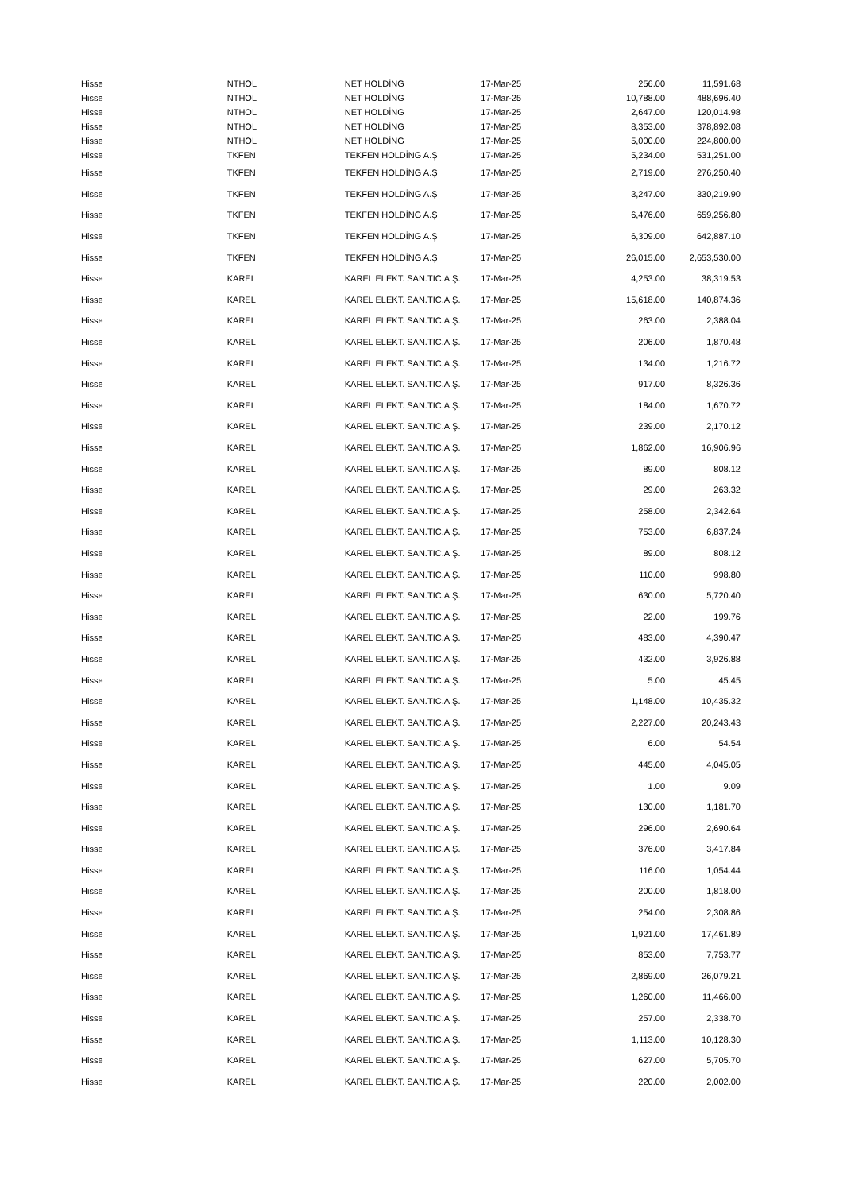| Hisse | NTHOL | NET HOLDİNG | 17-Mar-25 | 256.00 | 11,591.68 |
| Hisse | NTHOL | NET HOLDİNG | 17-Mar-25 | 10,788.00 | 488,696.40 |
| Hisse | NTHOL | NET HOLDİNG | 17-Mar-25 | 2,647.00 | 120,014.98 |
| Hisse | NTHOL | NET HOLDİNG | 17-Mar-25 | 8,353.00 | 378,892.08 |
| Hisse | NTHOL | NET HOLDİNG | 17-Mar-25 | 5,000.00 | 224,800.00 |
| Hisse | TKFEN | TEKFEN HOLDİNG A.Ş | 17-Mar-25 | 5,234.00 | 531,251.00 |
| Hisse | TKFEN | TEKFEN HOLDİNG A.Ş | 17-Mar-25 | 2,719.00 | 276,250.40 |
| Hisse | TKFEN | TEKFEN HOLDİNG A.Ş | 17-Mar-25 | 3,247.00 | 330,219.90 |
| Hisse | TKFEN | TEKFEN HOLDİNG A.Ş | 17-Mar-25 | 6,476.00 | 659,256.80 |
| Hisse | TKFEN | TEKFEN HOLDİNG A.Ş | 17-Mar-25 | 6,309.00 | 642,887.10 |
| Hisse | TKFEN | TEKFEN HOLDİNG A.Ş | 17-Mar-25 | 26,015.00 | 2,653,530.00 |
| Hisse | KAREL | KAREL ELEKT. SAN.TIC.A.Ş. | 17-Mar-25 | 4,253.00 | 38,319.53 |
| Hisse | KAREL | KAREL ELEKT. SAN.TIC.A.Ş. | 17-Mar-25 | 15,618.00 | 140,874.36 |
| Hisse | KAREL | KAREL ELEKT. SAN.TIC.A.Ş. | 17-Mar-25 | 263.00 | 2,388.04 |
| Hisse | KAREL | KAREL ELEKT. SAN.TIC.A.Ş. | 17-Mar-25 | 206.00 | 1,870.48 |
| Hisse | KAREL | KAREL ELEKT. SAN.TIC.A.Ş. | 17-Mar-25 | 134.00 | 1,216.72 |
| Hisse | KAREL | KAREL ELEKT. SAN.TIC.A.Ş. | 17-Mar-25 | 917.00 | 8,326.36 |
| Hisse | KAREL | KAREL ELEKT. SAN.TIC.A.Ş. | 17-Mar-25 | 184.00 | 1,670.72 |
| Hisse | KAREL | KAREL ELEKT. SAN.TIC.A.Ş. | 17-Mar-25 | 239.00 | 2,170.12 |
| Hisse | KAREL | KAREL ELEKT. SAN.TIC.A.Ş. | 17-Mar-25 | 1,862.00 | 16,906.96 |
| Hisse | KAREL | KAREL ELEKT. SAN.TIC.A.Ş. | 17-Mar-25 | 89.00 | 808.12 |
| Hisse | KAREL | KAREL ELEKT. SAN.TIC.A.Ş. | 17-Mar-25 | 29.00 | 263.32 |
| Hisse | KAREL | KAREL ELEKT. SAN.TIC.A.Ş. | 17-Mar-25 | 258.00 | 2,342.64 |
| Hisse | KAREL | KAREL ELEKT. SAN.TIC.A.Ş. | 17-Mar-25 | 753.00 | 6,837.24 |
| Hisse | KAREL | KAREL ELEKT. SAN.TIC.A.Ş. | 17-Mar-25 | 89.00 | 808.12 |
| Hisse | KAREL | KAREL ELEKT. SAN.TIC.A.Ş. | 17-Mar-25 | 110.00 | 998.80 |
| Hisse | KAREL | KAREL ELEKT. SAN.TIC.A.Ş. | 17-Mar-25 | 630.00 | 5,720.40 |
| Hisse | KAREL | KAREL ELEKT. SAN.TIC.A.Ş. | 17-Mar-25 | 22.00 | 199.76 |
| Hisse | KAREL | KAREL ELEKT. SAN.TIC.A.Ş. | 17-Mar-25 | 483.00 | 4,390.47 |
| Hisse | KAREL | KAREL ELEKT. SAN.TIC.A.Ş. | 17-Mar-25 | 432.00 | 3,926.88 |
| Hisse | KAREL | KAREL ELEKT. SAN.TIC.A.Ş. | 17-Mar-25 | 5.00 | 45.45 |
| Hisse | KAREL | KAREL ELEKT. SAN.TIC.A.Ş. | 17-Mar-25 | 1,148.00 | 10,435.32 |
| Hisse | KAREL | KAREL ELEKT. SAN.TIC.A.Ş. | 17-Mar-25 | 2,227.00 | 20,243.43 |
| Hisse | KAREL | KAREL ELEKT. SAN.TIC.A.Ş. | 17-Mar-25 | 6.00 | 54.54 |
| Hisse | KAREL | KAREL ELEKT. SAN.TIC.A.Ş. | 17-Mar-25 | 445.00 | 4,045.05 |
| Hisse | KAREL | KAREL ELEKT. SAN.TIC.A.Ş. | 17-Mar-25 | 1.00 | 9.09 |
| Hisse | KAREL | KAREL ELEKT. SAN.TIC.A.Ş. | 17-Mar-25 | 130.00 | 1,181.70 |
| Hisse | KAREL | KAREL ELEKT. SAN.TIC.A.Ş. | 17-Mar-25 | 296.00 | 2,690.64 |
| Hisse | KAREL | KAREL ELEKT. SAN.TIC.A.Ş. | 17-Mar-25 | 376.00 | 3,417.84 |
| Hisse | KAREL | KAREL ELEKT. SAN.TIC.A.Ş. | 17-Mar-25 | 116.00 | 1,054.44 |
| Hisse | KAREL | KAREL ELEKT. SAN.TIC.A.Ş. | 17-Mar-25 | 200.00 | 1,818.00 |
| Hisse | KAREL | KAREL ELEKT. SAN.TIC.A.Ş. | 17-Mar-25 | 254.00 | 2,308.86 |
| Hisse | KAREL | KAREL ELEKT. SAN.TIC.A.Ş. | 17-Mar-25 | 1,921.00 | 17,461.89 |
| Hisse | KAREL | KAREL ELEKT. SAN.TIC.A.Ş. | 17-Mar-25 | 853.00 | 7,753.77 |
| Hisse | KAREL | KAREL ELEKT. SAN.TIC.A.Ş. | 17-Mar-25 | 2,869.00 | 26,079.21 |
| Hisse | KAREL | KAREL ELEKT. SAN.TIC.A.Ş. | 17-Mar-25 | 1,260.00 | 11,466.00 |
| Hisse | KAREL | KAREL ELEKT. SAN.TIC.A.Ş. | 17-Mar-25 | 257.00 | 2,338.70 |
| Hisse | KAREL | KAREL ELEKT. SAN.TIC.A.Ş. | 17-Mar-25 | 1,113.00 | 10,128.30 |
| Hisse | KAREL | KAREL ELEKT. SAN.TIC.A.Ş. | 17-Mar-25 | 627.00 | 5,705.70 |
| Hisse | KAREL | KAREL ELEKT. SAN.TIC.A.Ş. | 17-Mar-25 | 220.00 | 2,002.00 |